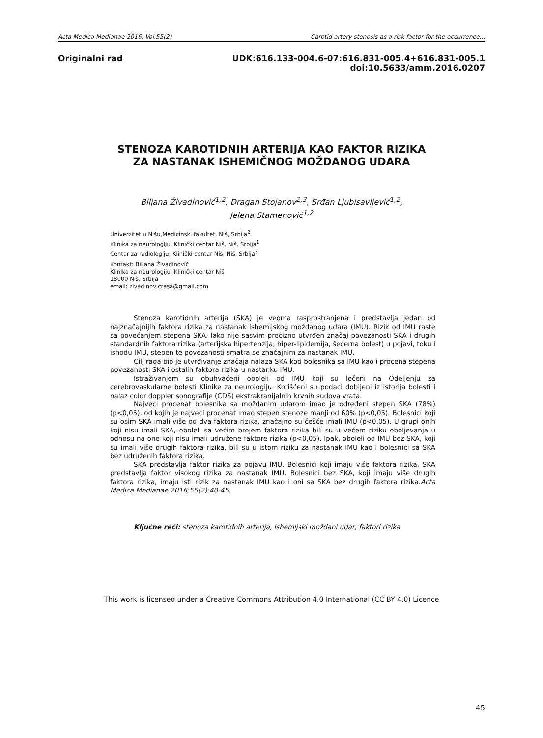Acta Medica Medianae 2016, Vol.55(2) Carotid artery stenosis as a risk factor for the occurrence...
Originalni rad UDK:616.133-004.6-07:616.831-005.4+616.831-005.1
doi:10.5633/amm.2016.0207
STENOZA KAROTIDNIH ARTERIJA KAO FAKTOR RIZIKA ZA NASTANAK ISHEMIČNOG MOŽDANOG UDARA
Biljana Živadinović<sup>1,2</sup>, Dragan Stojanov<sup>2,3</sup>, Srđan Ljubisavljević<sup>1,2</sup>,
Jelena Stamenović<sup>1,2</sup>
Univerzitet u Nišu,Medicinski fakultet, Niš, Srbija<sup>2</sup>
Klinika za neurologiju, Klinički centar Niš, Niš, Srbija<sup>1</sup>
Centar za radiologiju, Klinički centar Niš, Niš, Srbija<sup>3</sup>
Kontakt: Biljana Živadinović
Klinika za neurologiju, Klinički centar Niš
18000 Niš, Srbija
email: zivadinovicrasa@gmail.com
Stenoza karotidnih arterija (SKA) je veoma rasprostranjena i predstavlja jedan od najznačajnijih faktora rizika za nastanak ishemijskog moždanog udara (IMU). Rizik od IMU raste sa povećanjem stepena SKA. Iako nije sasvim precizno utvrđen značaj povezanosti SKA i drugih standardnih faktora rizika (arterijska hipertenzija, hiper-lipidemija, šećerna bolest) u pojavi, toku i ishodu IMU, stepen te povezanosti smatra se značajnim za nastanak IMU.
Cilj rada bio je utvrđivanje značaja nalaza SKA kod bolesnika sa IMU kao i procena stepena povezanosti SKA i ostalih faktora rizika u nastanku IMU.
Istraživanjem su obuhvaćeni oboleli od IMU koji su lečeni na Odeljenju za cerebrovaskularne bolesti Klinike za neurologiju. Korišćeni su podaci dobijeni iz istorija bolesti i nalaz color doppler sonografije (CDS) ekstrakranijalnih krvnih sudova vrata.
Najveći procenat bolesnika sa moždanim udarom imao je određeni stepen SKA (78%) (p<0,05), od kojih je najveći procenat imao stepen stenoze manji od 60% (p<0,05). Bolesnici koji su osim SKA imali više od dva faktora rizika, značajno su češće imali IMU (p<0,05). U grupi onih koji nisu imali SKA, oboleli sa većim brojem faktora rizika bili su u većem riziku oboljevanja u odnosu na one koji nisu imali udružene faktore rizika (p<0,05). Ipak, oboleli od IMU bez SKA, koji su imali više drugih faktora rizika, bili su u istom riziku za nastanak IMU kao i bolesnici sa SKA bez udruženih faktora rizika.
SKA predstavlja faktor rizika za pojavu IMU. Bolesnici koji imaju više faktora rizika, SKA predstavlja faktor visokog rizika za nastanak IMU. Bolesnici bez SKA, koji imaju više drugih faktora rizika, imaju isti rizik za nastanak IMU kao i oni sa SKA bez drugih faktora rizika.Acta Medica Medianae 2016;55(2):40-45.
Ključne reči: stenoza karotidnih arterija, ishemijski moždani udar, faktori rizika
This work is licensed under a Creative Commons Attribution 4.0 International (CC BY 4.0) Licence
45